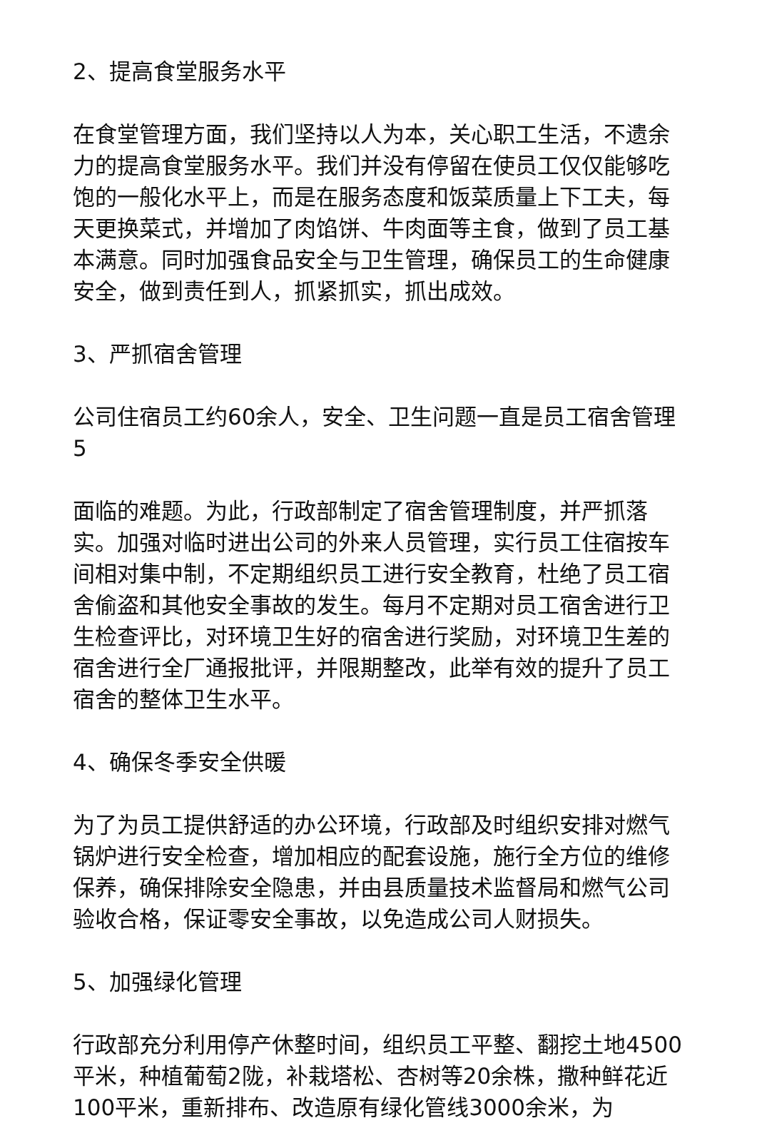2、提高食堂服务水平
在食堂管理方面，我们坚持以人为本，关心职工生活，不遗余力的提高食堂服务水平。我们并没有停留在使员工仅仅能够吃饱的一般化水平上，而是在服务态度和饭菜质量上下工夫，每天更换菜式，并增加了肉馅饼、牛肉面等主食，做到了员工基本满意。同时加强食品安全与卫生管理，确保员工的生命健康安全，做到责任到人，抓紧抓实，抓出成效。
3、严抓宿舍管理
公司住宿员工约60余人，安全、卫生问题一直是员工宿舍管理 5
面临的难题。为此，行政部制定了宿舍管理制度，并严抓落实。加强对临时进出公司的外来人员管理，实行员工住宿按车间相对集中制，不定期组织员工进行安全教育，杜绝了员工宿舍偷盗和其他安全事故的发生。每月不定期对员工宿舍进行卫生检查评比，对环境卫生好的宿舍进行奖励，对环境卫生差的宿舍进行全厂通报批评，并限期整改，此举有效的提升了员工宿舍的整体卫生水平。
4、确保冬季安全供暖
为了为员工提供舒适的办公环境，行政部及时组织安排对燃气锅炉进行安全检查，增加相应的配套设施，施行全方位的维修保养，确保排除安全隐患，并由县质量技术监督局和燃气公司验收合格，保证零安全事故，以免造成公司人财损失。
5、加强绿化管理
行政部充分利用停产休整时间，组织员工平整、翻挖土地4500平米，种植葡萄2陇，补栽塔松、杏树等20余株，撒种鲜花近100平米，重新排布、改造原有绿化管线3000余米，为